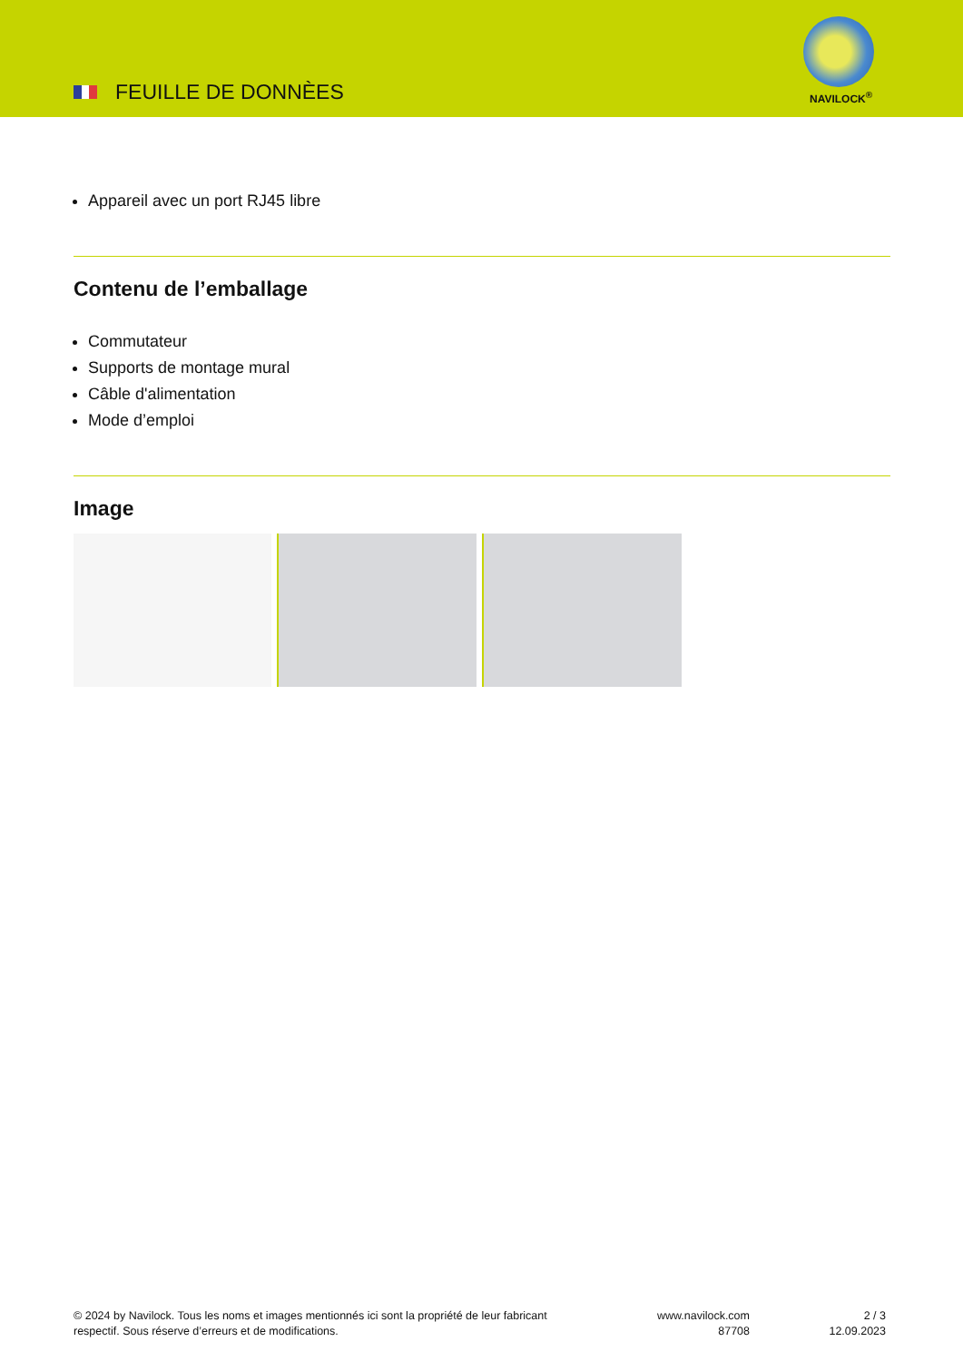FEUILLE DE DONNÈES NAVILOCK<sup>®</sup>
Appareil avec un port RJ45 libre
Contenu de l’emballage
Commutateur
Supports de montage mural
Câble d'alimentation
Mode d’emploi
Image
© 2024 by Navilock. Tous les noms et images mentionnés ici sont la propriété de leur fabricant respectif. Sous réserve d’erreurs et de modifications.
www.navilock.com
87708
2 / 3
12.09.2023